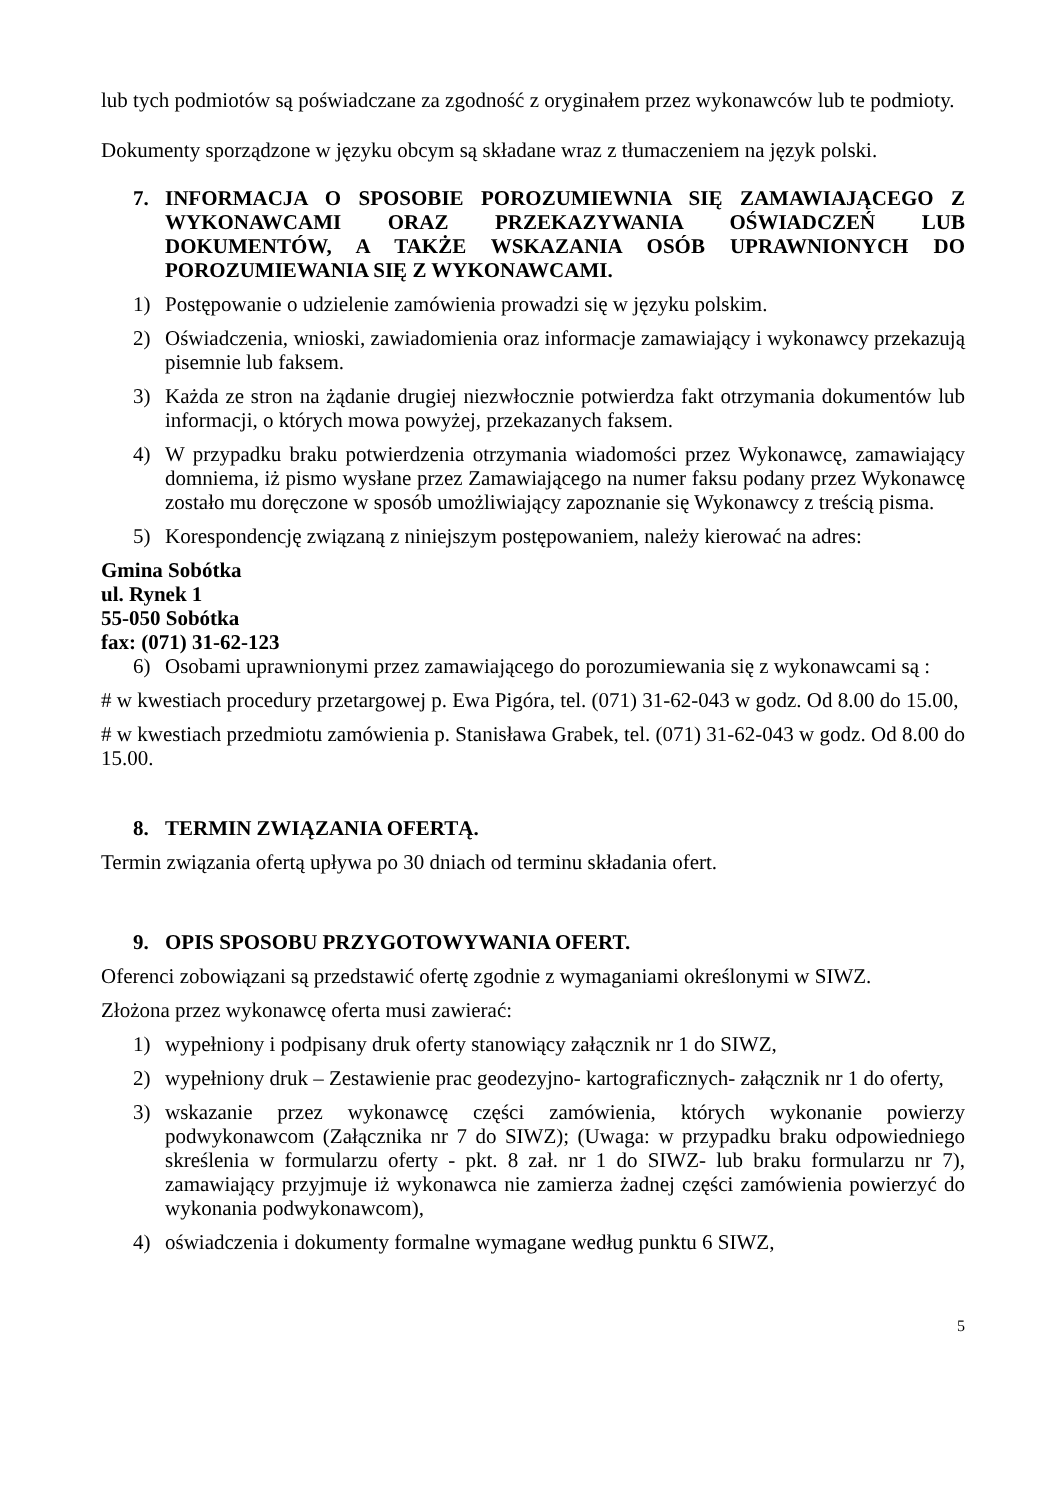lub tych podmiotów są poświadczane za zgodność z oryginałem przez wykonawców lub te podmioty.
Dokumenty sporządzone w języku obcym są składane wraz z tłumaczeniem na język polski.
7. INFORMACJA O SPOSOBIE POROZUMIEWNIA SIĘ ZAMAWIAJĄCEGO Z WYKONAWCAMI ORAZ PRZEKAZYWANIA OŚWIADCZEŃ LUB DOKUMENTÓW, A TAKŻE WSKAZANIA OSÓB UPRAWNIONYCH DO POROZUMIEWANIA SIĘ Z WYKONAWCAMI.
1) Postępowanie o udzielenie zamówienia prowadzi się w języku polskim.
2) Oświadczenia, wnioski, zawiadomienia oraz informacje zamawiający i wykonawcy przekazują pisemnie lub faksem.
3) Każda ze stron na żądanie drugiej niezwłocznie potwierdza fakt otrzymania dokumentów lub informacji, o których mowa powyżej, przekazanych faksem.
4) W przypadku braku potwierdzenia otrzymania wiadomości przez Wykonawcę, zamawiający domniema, iż pismo wysłane przez Zamawiającego na numer faksu podany przez Wykonawcę zostało mu doręczone w sposób umożliwiający zapoznanie się Wykonawcy z treścią pisma.
5) Korespondencję związaną z niniejszym postępowaniem, należy kierować na adres:
Gmina Sobótka
ul. Rynek 1
55-050 Sobótka
fax: (071) 31-62-123
6) Osobami uprawnionymi przez zamawiającego do porozumiewania się z wykonawcami są :
# w kwestiach procedury przetargowej p. Ewa Pigóra, tel. (071) 31-62-043 w godz. Od 8.00 do 15.00,
# w kwestiach przedmiotu zamówienia p. Stanisława Grabek, tel. (071) 31-62-043 w godz. Od 8.00 do 15.00.
8. TERMIN ZWIĄZANIA OFERTĄ.
Termin związania ofertą upływa po 30 dniach od terminu składania ofert.
9. OPIS SPOSOBU PRZYGOTOWYWANIA OFERT.
Oferenci zobowiązani są przedstawić ofertę zgodnie z wymaganiami określonymi w SIWZ.
Złożona przez wykonawcę oferta musi zawierać:
1) wypełniony i podpisany druk oferty stanowiący załącznik nr 1 do SIWZ,
2) wypełniony druk – Zestawienie prac geodezyjno- kartograficznych- załącznik nr 1 do oferty,
3) wskazanie przez wykonawcę części zamówienia, których wykonanie powierzy podwykonawcom (Załącznika nr 7 do SIWZ); (Uwaga: w przypadku braku odpowiedniego skreślenia w formularzu oferty - pkt. 8 zał. nr 1 do SIWZ- lub braku formularzu nr 7), zamawiający przyjmuje iż wykonawca nie zamierza żadnej części zamówienia powierzyć do wykonania podwykonawcom),
4) oświadczenia i dokumenty formalne wymagane według punktu 6 SIWZ,
5